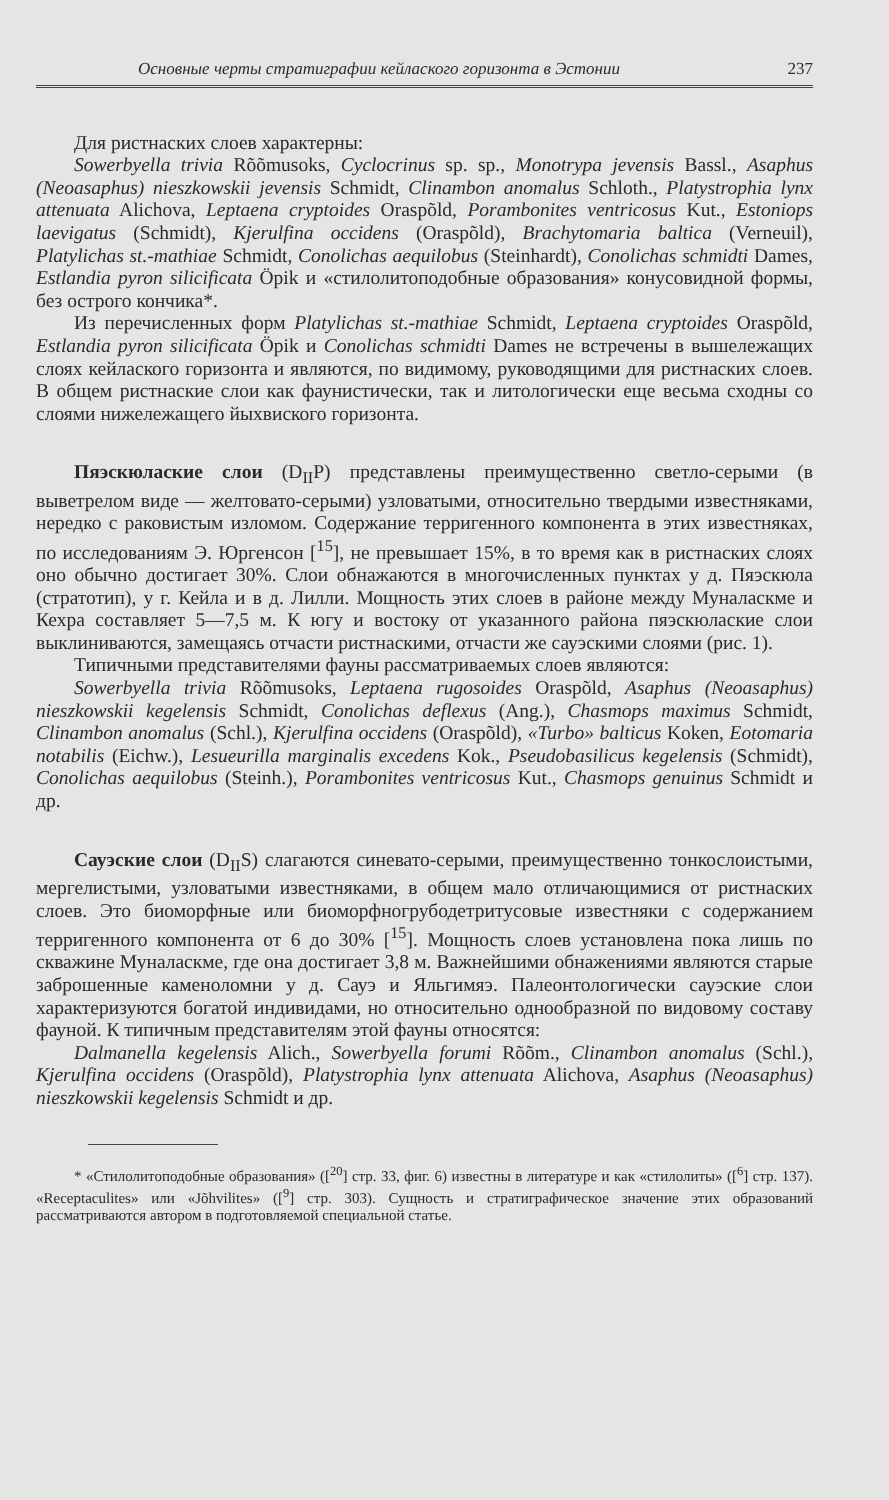Основные черты стратиграфии кейлаского горизонта в Эстонии 237
Для ристнаских слоев характерны:
Sowerbyella trivia Rõõmusoks, Cyclocrinus sp. sp., Monotrypa jevensis Bassl., Asaphus (Neoasaphus) nieszkowskii jevensis Schmidt, Clinambon anomalus Schloth., Platystrophia lynx attenuata Alichova, Leptaena cryptoides Oraspõld, Porambonites ventricosus Kut., Estoniops laevigatus (Schmidt), Kjerulfina occidens (Oraspõld), Brachytomaria baltica (Verneuil), Platylichas st.-mathiae Schmidt, Conolichas aequilobus (Steinhardt), Conolichas schmidti Dames, Estlandia pyron silicificata Öpik и «стилолитоподобные образования» конусовидной формы, без острого кончика*.
Из перечисленных форм Platylichas st.-mathiae Schmidt, Leptaena cryptoides Oraspõld, Estlandia pyron silicificata Öpik и Conolichas schmidti Dames не встречены в вышележащих слоях кейлаского горизонта и являются, по видимому, руководящими для ристнаских слоев. В общем ристнаские слои как фаунистически, так и литологически еще весьма сходны со слоями нижележащего йыхвиского горизонта.
Пяэскюлаские слои (D<sub>II</sub>P) представлены преимущественно светло-серыми (в выветрелом виде — желтовато-серыми) узловатыми, относительно твердыми известняками, нередко с раковистым изломом. Содержание терригенного компонента в этих известняках, по исследованиям Э. Юргенсон [<sup>15</sup>], не превышает 15%, в то время как в ристнаских слоях оно обычно достигает 30%. Слои обнажаются в многочисленных пунктах у д. Пяэскюла (стратотип), у г. Кейла и в д. Лилли. Мощность этих слоев в районе между Муналаскме и Кехра составляет 5—7,5 м. К югу и востоку от указанного района пяэскюлаские слои выклиниваются, замещаясь отчасти ристнаскими, отчасти же сауэскими слоями (рис. 1).
Типичными представителями фауны рассматриваемых слоев являются:
Sowerbyella trivia Rõõmusoks, Leptaena rugosoides Oraspõld, Asaphus (Neoasaphus) nieszkowskii kegelensis Schmidt, Conolichas deflexus (Ang.), Chasmops maximus Schmidt, Clinambon anomalus (Schl.), Kjerulfina occidens (Oraspõld), «Turbo» balticus Koken, Eotomaria notabilis (Eichw.), Lesueurilla marginalis excedens Kok., Pseudobasilicus kegelensis (Schmidt), Conolichas aequilobus (Steinh.), Porambonites ventricosus Kut., Chasmops genuinus Schmidt и др.
Сауэские слои (D<sub>II</sub>S) слагаются синевато-серыми, преимущественно тонкослоистыми, мергелистыми, узловатыми известняками, в общем мало отличающимися от ристнаских слоев. Это биоморфные или биоморфногрубодетритусовые известняки с содержанием терригенного компонента от 6 до 30% [<sup>15</sup>]. Мощность слоев установлена пока лишь по скважине Муналаскме, где она достигает 3,8 м. Важнейшими обнажениями являются старые заброшенные каменоломни у д. Сауэ и Яльгимяэ. Палеонтологически сауэские слои характеризуются богатой индивидами, но относительно однообразной по видовому составу фауной. К типичным представителям этой фауны относятся:
Dalmanella kegelensis Alich., Sowerbyella forumi Rõõm., Clinambon anomalus (Schl.), Kjerulfina occidens (Oraspõld), Platystrophia lynx attenuata Alichova, Asaphus (Neoasaphus) nieszkowskii kegelensis Schmidt и др.
* «Стилолитоподобные образования» ([<sup>20</sup>] стр. 33, фиг. 6) известны в литературе и как «стилолиты» ([<sup>6</sup>] стр. 137). «Receptaculites» или «Jõhvilites» ([<sup>9</sup>] стр. 303). Сущность и стратиграфическое значение этих образований рассматриваются автором в подготовляемой специальной статье.